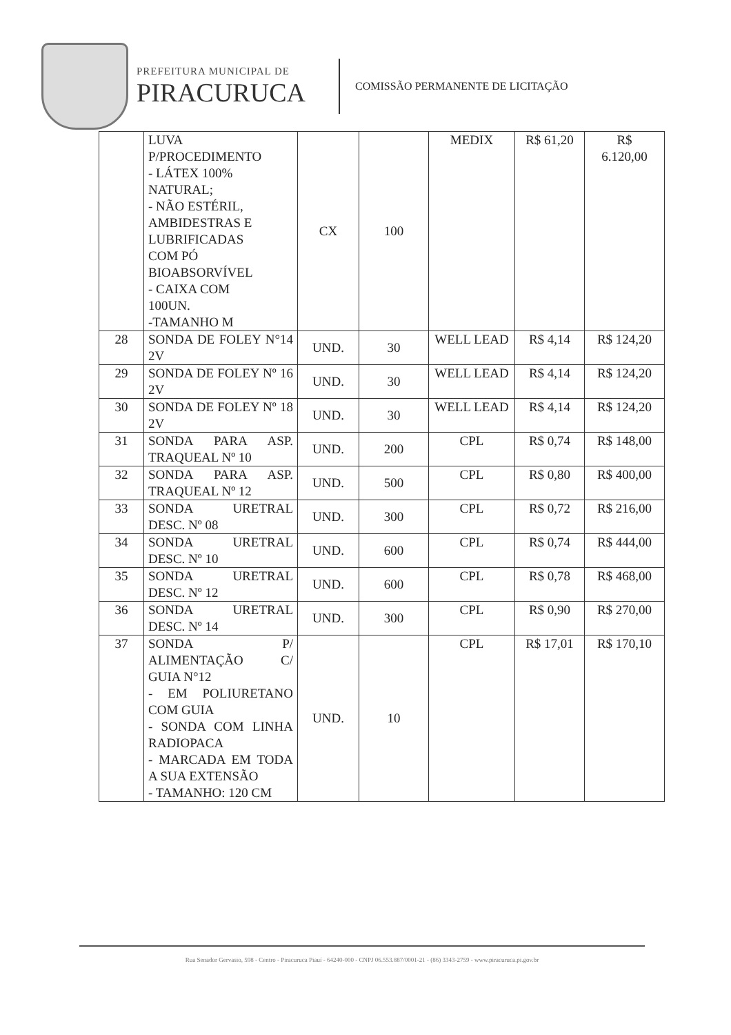PREFEITURA MUNICIPAL DE
PIRACURUCA
COMISSÃO PERMANENTE DE LICITAÇÃO
| | LUVA P/PROCEDIMENTO - LÁTEX 100% NATURAL; - NÃO ESTÉRIL, AMBIDESTRAS E LUBRIFICADAS COM PÓ BIOABSORVÍVEL - CAIXA COM 100UN. -TAMANHO M | CX | 100 | MEDIX | R$ 61,20 | R$ 6.120,00 |
| 28 | SONDA DE FOLEY N°14 2V | UND. | 30 | WELL LEAD | R$ 4,14 | R$ 124,20 |
| 29 | SONDA DE FOLEY Nº 16 2V | UND. | 30 | WELL LEAD | R$ 4,14 | R$ 124,20 |
| 30 | SONDA DE FOLEY Nº 18 2V | UND. | 30 | WELL LEAD | R$ 4,14 | R$ 124,20 |
| 31 | SONDA PARA ASP. TRAQUEAL Nº 10 | UND. | 200 | CPL | R$ 0,74 | R$ 148,00 |
| 32 | SONDA PARA ASP. TRAQUEAL Nº 12 | UND. | 500 | CPL | R$ 0,80 | R$ 400,00 |
| 33 | SONDA URETRAL DESC. Nº 08 | UND. | 300 | CPL | R$ 0,72 | R$ 216,00 |
| 34 | SONDA URETRAL DESC. Nº 10 | UND. | 600 | CPL | R$ 0,74 | R$ 444,00 |
| 35 | SONDA URETRAL DESC. Nº 12 | UND. | 600 | CPL | R$ 0,78 | R$ 468,00 |
| 36 | SONDA URETRAL DESC. Nº 14 | UND. | 300 | CPL | R$ 0,90 | R$ 270,00 |
| 37 | SONDA P/ ALIMENTAÇÃO C/ GUIA N°12 - EM POLIURETANO COM GUIA - SONDA COM LINHA RADIOPACA - MARCADA EM TODA A SUA EXTENSÃO - TAMANHO: 120 CM | UND. | 10 | CPL | R$ 17,01 | R$ 170,10 |
Rua Senador Gervasio, 598 - Centro - Piracuruca Piauí - 64240-000 - CNPJ 06.553.887/0001-21 - (86) 3343-2759 - www.piracuruca.pi.gov.br